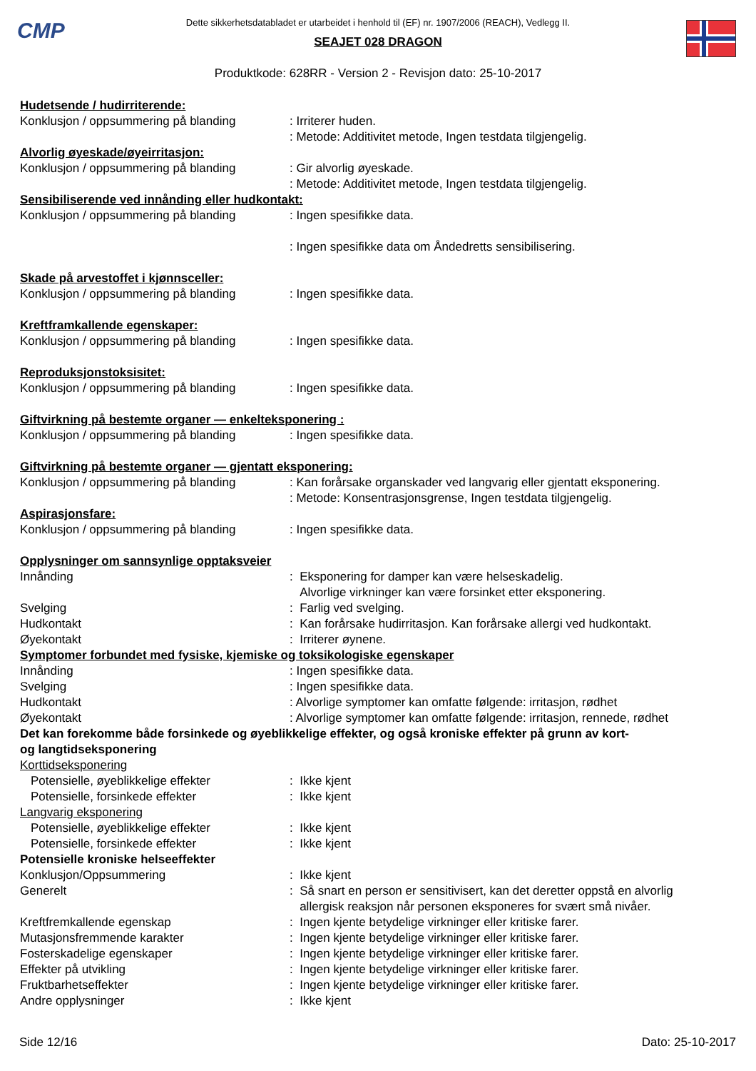CMP
Dette sikkerhetsdatabladet er utarbeidet i henhold til (EF) nr. 1907/2006 (REACH), Vedlegg II.
SEAJET 028 DRAGON
Produktkode: 628RR - Version 2 - Revisjon dato: 25-10-2017
Hudetsende / hudirriterende:
Konklusjon / oppsummering på blanding : Irriterer huden.
: Metode: Additivitet metode, Ingen testdata tilgjengelig.
Alvorlig øyeskade/øyeirritasjon:
Konklusjon / oppsummering på blanding : Gir alvorlig øyeskade.
: Metode: Additivitet metode, Ingen testdata tilgjengelig.
Sensibiliserende ved innånding eller hudkontakt:
Konklusjon / oppsummering på blanding : Ingen spesifikke data.
: Ingen spesifikke data om Åndedretts sensibilisering.
Skade på arvestoffet i kjønnsceller:
Konklusjon / oppsummering på blanding : Ingen spesifikke data.
Kreftframkallende egenskaper:
Konklusjon / oppsummering på blanding : Ingen spesifikke data.
Reproduksjonstoksisitet:
Konklusjon / oppsummering på blanding : Ingen spesifikke data.
Giftvirkning på bestemte organer — enkelteksponering :
Konklusjon / oppsummering på blanding : Ingen spesifikke data.
Giftvirkning på bestemte organer — gjentatt eksponering:
Konklusjon / oppsummering på blanding : Kan forårsake organskader ved langvarig eller gjentatt eksponering.
: Metode: Konsentrasjonsgrense, Ingen testdata tilgjengelig.
Aspirasjonsfare:
Konklusjon / oppsummering på blanding : Ingen spesifikke data.
Opplysninger om sannsynlige opptaksveier
Innånding : Eksponering for damper kan være helseskadelig.
Alvorlige virkninger kan være forsinket etter eksponering.
Svelging : Farlig ved svelging.
Hudkontakt : Kan forårsake hudirritasjon. Kan forårsake allergi ved hudkontakt.
Øyekontakt : Irriterer øynene.
Symptomer forbundet med fysiske, kjemiske og toksikologiske egenskaper
Innånding : Ingen spesifikke data.
Svelging : Ingen spesifikke data.
Hudkontakt : Alvorlige symptomer kan omfatte følgende: irritasjon, rødhet
Øyekontakt : Alvorlige symptomer kan omfatte følgende: irritasjon, rennede, rødhet
Det kan forekomme både forsinkede og øyeblikkelige effekter, og også kroniske effekter på grunn av kort-
og langtidseksponering
Korttidseksponering
Potensielle, øyeblikkelige effekter : Ikke kjent
Potensielle, forsinkede effekter : Ikke kjent
Langvarig eksponering
Potensielle, øyeblikkelige effekter : Ikke kjent
Potensielle, forsinkede effekter : Ikke kjent
Potensielle kroniske helseeffekter
Konklusjon/Oppsummering : Ikke kjent
Generelt : Så snart en person er sensitivisert, kan det deretter oppstå en alvorlig
allergisk reaksjon når personen eksponeres for svært små nivåer.
Kreftfremkallende egenskap : Ingen kjente betydelige virkninger eller kritiske farer.
Mutasjonsfremmende karakter : Ingen kjente betydelige virkninger eller kritiske farer.
Fosterskadelige egenskaper : Ingen kjente betydelige virkninger eller kritiske farer.
Effekter på utvikling : Ingen kjente betydelige virkninger eller kritiske farer.
Fruktbarhetseffekter : Ingen kjente betydelige virkninger eller kritiske farer.
Andre opplysninger : Ikke kjent
Side 12/16 Dato: 25-10-2017